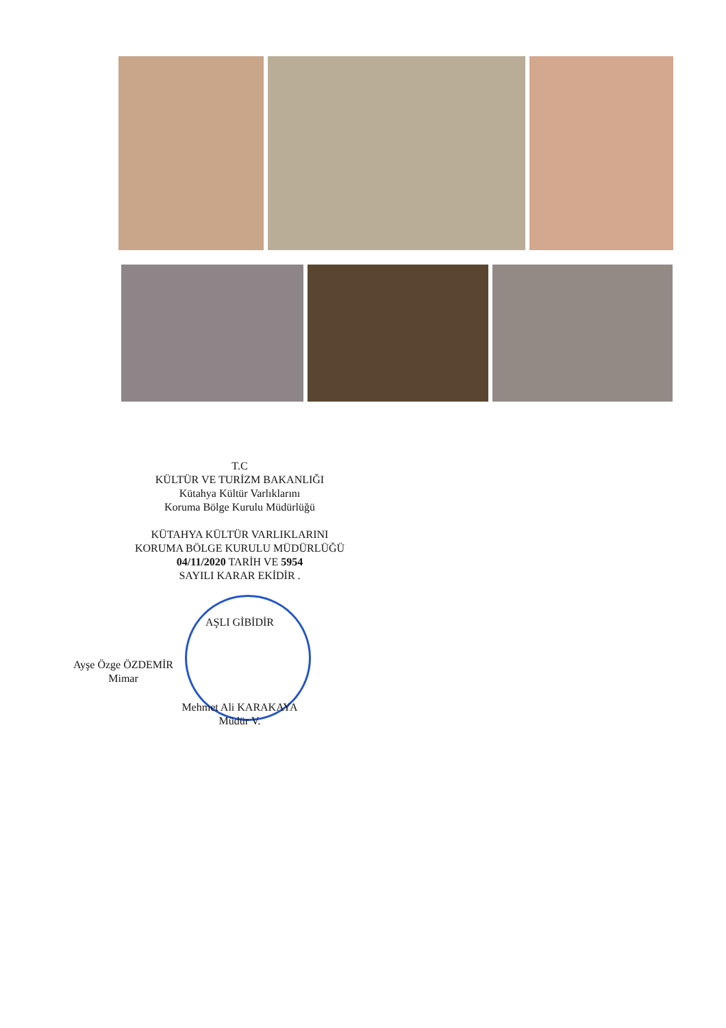T.C
KÜLTÜR VE TURİZM BAKANLIĞI
Kütahya Kültür Varlıklarını
Koruma Bölge Kurulu Müdürlüğü
KÜTAHYA KÜLTÜR VARLIKLARINI
KORUMA BÖLGE KURULU MÜDÜRLÜĞÜ
04/11/2020 TARİH VE 5954
SAYILI KARAR EKİDİR .
AŞLI GİBİDİR
Ayşe Özge ÖZDEMİR
Mimar
Mehmet Ali KARAKAYA
Müdür V.